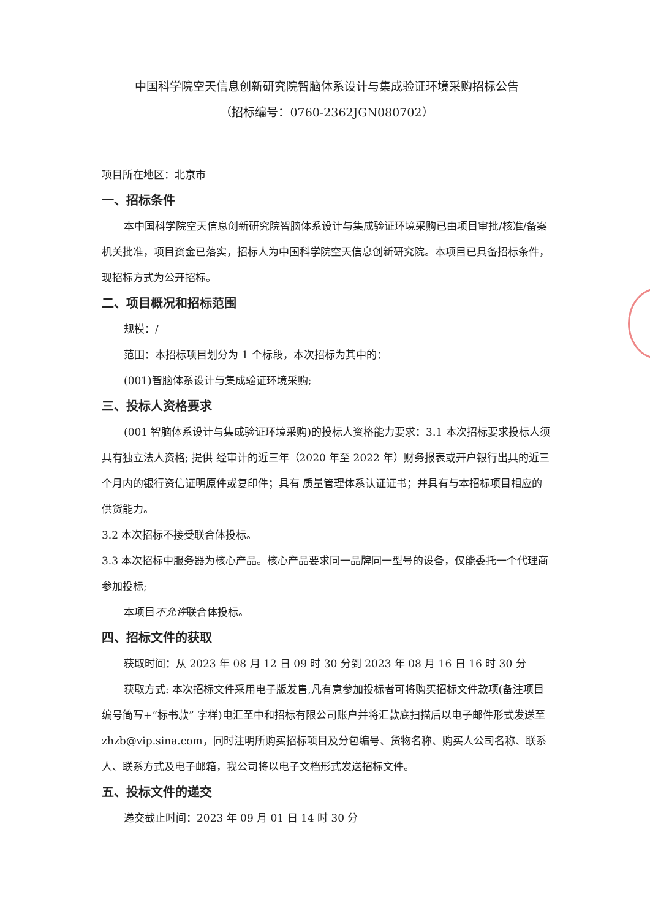中国科学院空天信息创新研究院智脑体系设计与集成验证环境采购招标公告
（招标编号：0760-2362JGN080702）
项目所在地区：北京市
一、招标条件
本中国科学院空天信息创新研究院智脑体系设计与集成验证环境采购已由项目审批/核准/备案机关批准，项目资金已落实，招标人为中国科学院空天信息创新研究院。本项目已具备招标条件，现招标方式为公开招标。
二、项目概况和招标范围
规模：/
范围：本招标项目划分为 1 个标段，本次招标为其中的：
(001)智脑体系设计与集成验证环境采购;
三、投标人资格要求
(001 智脑体系设计与集成验证环境采购)的投标人资格能力要求：3.1 本次招标要求投标人须具有独立法人资格; 提供 经审计的近三年（2020 年至 2022 年）财务报表或开户银行出具的近三个月内的银行资信证明原件或复印件；具有 质量管理体系认证证书；并具有与本招标项目相应的供货能力。
3.2 本次招标不接受联合体投标。
3.3 本次招标中服务器为核心产品。核心产品要求同一品牌同一型号的设备，仅能委托一个代理商参加投标;
本项目不允许联合体投标。
四、招标文件的获取
获取时间：从 2023 年 08 月 12 日 09 时 30 分到 2023 年 08 月 16 日 16 时 30 分
获取方式: 本次招标文件采用电子版发售,凡有意参加投标者可将购买招标文件款项(备注项目编号简写+“标书款” 字样)电汇至中和招标有限公司账户并将汇款底扫描后以电子邮件形式发送至 zhzb@vip.sina.com，同时注明所购买招标项目及分包编号、货物名称、购买人公司名称、联系人、联系方式及电子邮箱，我公司将以电子文档形式发送招标文件。
五、投标文件的递交
递交截止时间：2023 年 09 月 01 日 14 时 30 分